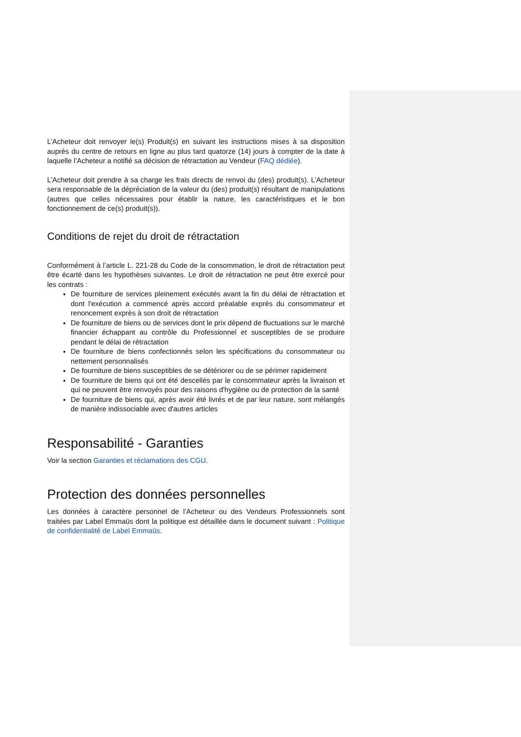L’Acheteur doit renvoyer le(s) Produit(s) en suivant les instructions mises à sa disposition auprès du centre de retours en ligne au plus tard quatorze (14) jours à compter de la date à laquelle l’Acheteur a notifié sa décision de rétractation au Vendeur (FAQ dédiée).
L’Acheteur doit prendre à sa charge les frais directs de renvoi du (des) produit(s). L’Acheteur sera responsable de la dépréciation de la valeur du (des) produit(s) résultant de manipulations (autres que celles nécessaires pour établir la nature, les caractéristiques et le bon fonctionnement de ce(s) produit(s)).
Conditions de rejet du droit de rétractation
Conformément à l’article L. 221-28 du Code de la consommation, le droit de rétractation peut être écarté dans les hypothèses suivantes. Le droit de rétractation ne peut être exercé pour les contrats :
De fourniture de services pleinement exécutés avant la fin du délai de rétractation et dont l'exécution a commencé après accord préalable exprès du consommateur et renoncement exprès à son droit de rétractation
De fourniture de biens ou de services dont le prix dépend de fluctuations sur le marché financier échappant au contrôle du Professionnel et susceptibles de se produire pendant le délai de rétractation
De fourniture de biens confectionnés selon les spécifications du consommateur ou nettement personnalisés
De fourniture de biens susceptibles de se détériorer ou de se périmer rapidement
De fourniture de biens qui ont été descellés par le consommateur après la livraison et qui ne peuvent être renvoyés pour des raisons d'hygiène ou de protection de la santé
De fourniture de biens qui, après avoir été livrés et de par leur nature, sont mélangés de manière indissociable avec d'autres articles
Responsabilité - Garanties
Voir la section Garanties et réclamations des CGU.
Protection des données personnelles
Les données à caractère personnel de l’Acheteur ou des Vendeurs Professionnels sont traitées par Label Emmaüs dont la politique est détaillée dans le document suivant : Politique de confidentialité de Label Emmaüs.